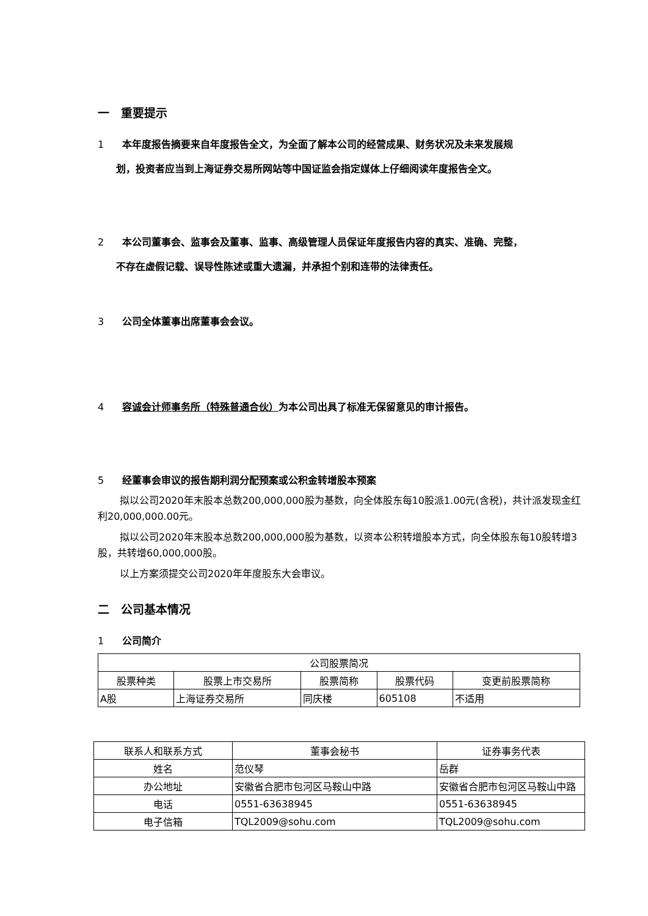一　重要提示
1 本年度报告摘要来自年度报告全文，为全面了解本公司的经营成果、财务状况及未来发展规
划，投资者应当到上海证券交易所网站等中国证监会指定媒体上仔细阅读年度报告全文。
2 本公司董事会、监事会及董事、监事、高级管理人员保证年度报告内容的真实、准确、完整，
不存在虚假记载、误导性陈述或重大遗漏，并承担个别和连带的法律责任。
3 公司全体董事出席董事会会议。
4 容诚会计师事务所（特殊普通合伙）为本公司出具了标准无保留意见的审计报告。
5 经董事会审议的报告期利润分配预案或公积金转增股本预案
拟以公司2020年末股本总数200,000,000股为基数，向全体股东每10股派1.00元(含税)，共计派发现金红利20,000,000.00元。
拟以公司2020年末股本总数200,000,000股为基数，以资本公积转增股本方式，向全体股东每10股转增3股，共转增60,000,000股。
以上方案须提交公司2020年年度股东大会审议。
二　公司基本情况
1 公司简介
| 公司股票简况 | | | | |
| 股票种类 | 股票上市交易所 | 股票简称 | 股票代码 | 变更前股票简称 |
| A股 | 上海证券交易所 | 同庆楼 | 605108 | 不适用 |
| 联系人和联系方式 | 董事会秘书 | 证券事务代表 |
| 姓名 | 范仪琴 | 岳群 |
| 办公地址 | 安徽省合肥市包河区马鞍山中路 | 安徽省合肥市包河区马鞍山中路 |
| 电话 | 0551-63638945 | 0551-63638945 |
| 电子信箱 | TQL2009@sohu.com | TQL2009@sohu.com |